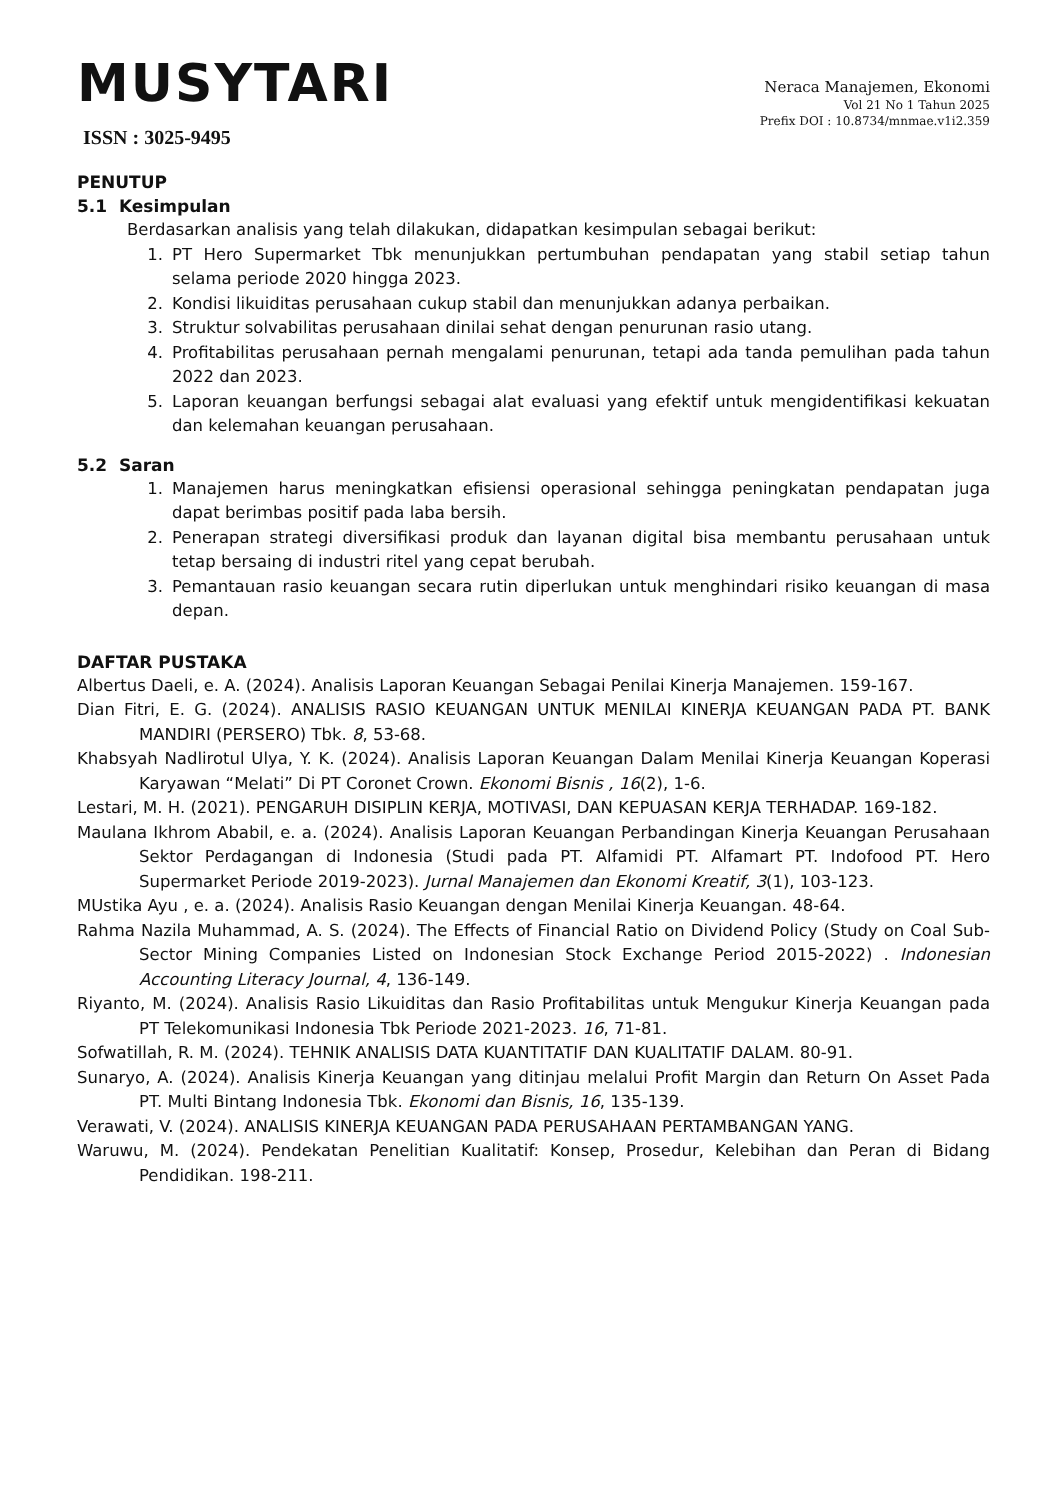MUSYTARI
ISSN : 3025-9495
Neraca Manajemen, Ekonomi
Vol 21 No 1 Tahun 2025
Prefix DOI : 10.8734/mnmae.v1i2.359
PENUTUP
5.1 Kesimpulan
Berdasarkan analisis yang telah dilakukan, didapatkan kesimpulan sebagai berikut:
1. PT Hero Supermarket Tbk menunjukkan pertumbuhan pendapatan yang stabil setiap tahun selama periode 2020 hingga 2023.
2. Kondisi likuiditas perusahaan cukup stabil dan menunjukkan adanya perbaikan.
3. Struktur solvabilitas perusahaan dinilai sehat dengan penurunan rasio utang.
4. Profitabilitas perusahaan pernah mengalami penurunan, tetapi ada tanda pemulihan pada tahun 2022 dan 2023.
5. Laporan keuangan berfungsi sebagai alat evaluasi yang efektif untuk mengidentifikasi kekuatan dan kelemahan keuangan perusahaan.
5.2 Saran
1. Manajemen harus meningkatkan efisiensi operasional sehingga peningkatan pendapatan juga dapat berimbas positif pada laba bersih.
2. Penerapan strategi diversifikasi produk dan layanan digital bisa membantu perusahaan untuk tetap bersaing di industri ritel yang cepat berubah.
3. Pemantauan rasio keuangan secara rutin diperlukan untuk menghindari risiko keuangan di masa depan.
DAFTAR PUSTAKA
Albertus Daeli, e. A. (2024). Analisis Laporan Keuangan Sebagai Penilai Kinerja Manajemen. 159-167.
Dian Fitri, E. G. (2024). ANALISIS RASIO KEUANGAN UNTUK MENILAI KINERJA KEUANGAN PADA PT. BANK MANDIRI (PERSERO) Tbk. 8, 53-68.
Khabsyah Nadlirotul Ulya, Y. K. (2024). Analisis Laporan Keuangan Dalam Menilai Kinerja Keuangan Koperasi Karyawan “Melati” Di PT Coronet Crown. Ekonomi Bisnis , 16(2), 1-6.
Lestari, M. H. (2021). PENGARUH DISIPLIN KERJA, MOTIVASI, DAN KEPUASAN KERJA TERHADAP. 169-182.
Maulana Ikhrom Ababil, e. a. (2024). Analisis Laporan Keuangan Perbandingan Kinerja Keuangan Perusahaan Sektor Perdagangan di Indonesia (Studi pada PT. Alfamidi PT. Alfamart PT. Indofood PT. Hero Supermarket Periode 2019-2023). Jurnal Manajemen dan Ekonomi Kreatif, 3(1), 103-123.
MUstika Ayu , e. a. (2024). Analisis Rasio Keuangan dengan Menilai Kinerja Keuangan. 48-64.
Rahma Nazila Muhammad, A. S. (2024). The Effects of Financial Ratio on Dividend Policy (Study on Coal Sub-Sector Mining Companies Listed on Indonesian Stock Exchange Period 2015-2022) . Indonesian Accounting Literacy Journal, 4, 136-149.
Riyanto, M. (2024). Analisis Rasio Likuiditas dan Rasio Profitabilitas untuk Mengukur Kinerja Keuangan pada PT Telekomunikasi Indonesia Tbk Periode 2021-2023. 16, 71-81.
Sofwatillah, R. M. (2024). TEHNIK ANALISIS DATA KUANTITATIF DAN KUALITATIF DALAM. 80-91.
Sunaryo, A. (2024). Analisis Kinerja Keuangan yang ditinjau melalui Profit Margin dan Return On Asset Pada PT. Multi Bintang Indonesia Tbk. Ekonomi dan Bisnis, 16, 135-139.
Verawati, V. (2024). ANALISIS KINERJA KEUANGAN PADA PERUSAHAAN PERTAMBANGAN YANG.
Waruwu, M. (2024). Pendekatan Penelitian Kualitatif: Konsep, Prosedur, Kelebihan dan Peran di Bidang Pendidikan. 198-211.